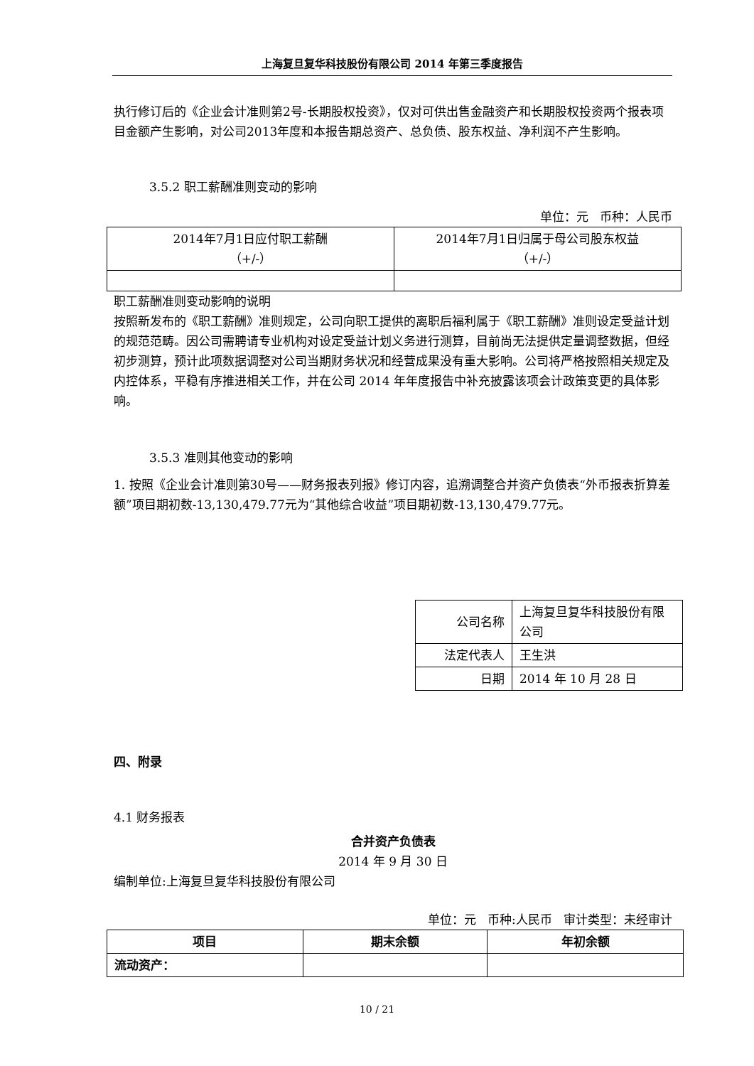上海复旦复华科技股份有限公司 2014 年第三季度报告
执行修订后的《企业会计准则第2号-长期股权投资》，仅对可供出售金融资产和长期股权投资两个报表项目金额产生影响，对公司2013年度和本报告期总资产、总负债、股东权益、净利润不产生影响。
3.5.2 职工薪酬准则变动的影响
单位：元 币种：人民币
| 2014年7月1日应付职工薪酬 （+/-） | 2014年7月1日归属于母公司股东权益 （+/-） |
职工薪酬准则变动影响的说明
按照新发布的《职工薪酬》准则规定，公司向职工提供的离职后福利属于《职工薪酬》准则设定受益计划的规范范畴。因公司需聘请专业机构对设定受益计划义务进行测算，目前尚无法提供定量调整数据，但经初步测算，预计此项数据调整对公司当期财务状况和经营成果没有重大影响。公司将严格按照相关规定及内控体系，平稳有序推进相关工作，并在公司 2014 年年度报告中补充披露该项会计政策变更的具体影响。
3.5.3 准则其他变动的影响
1. 按照《企业会计准则第30号——财务报表列报》修订内容，追溯调整合并资产负债表“外币报表折算差额”项目期初数-13,130,479.77元为“其他综合收益”项目期初数-13,130,479.77元。
| 公司名称 | 上海复旦复华科技股份有限公司 |
| 法定代表人 | 王生洪 |
| 日期 | 2014 年 10 月 28 日 |
四、附录
4.1 财务报表
合并资产负债表
2014 年 9 月 30 日
编制单位:上海复旦复华科技股份有限公司
单位：元 币种:人民币 审计类型：未经审计
| 项目 | 期末余额 | 年初余额 |
| --- | --- | --- |
| 流动资产： | | |
10 / 21